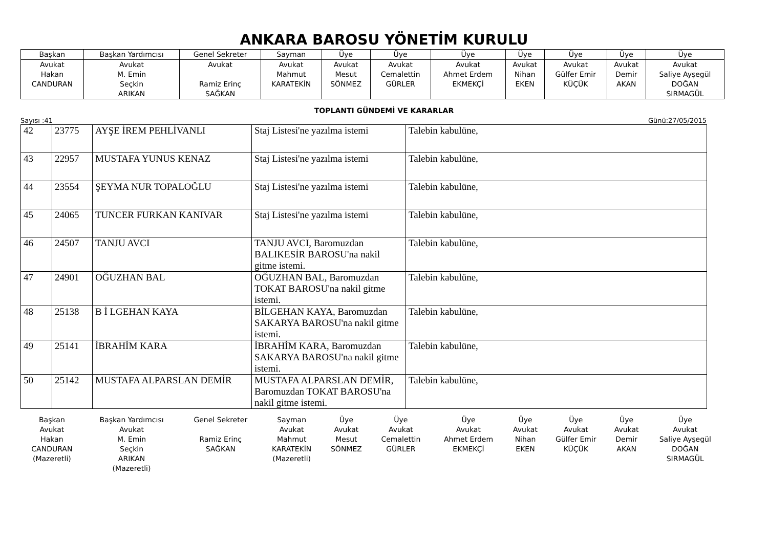ANKARA BAROSU YÖNETİM KURULU
| Başkan | Başkan Yardımcısı | Genel Sekreter | Sayman | Üye | Üye | Üye | Üye | Üye | Üye | Üye |
| Avukat Hakan CANDURAN | Avukat M. Emin Seçkin ARIKAN | Avukat Ramiz Erinç SAĞKAN | Avukat Mahmut KARATEKİN | Avukat Mesut SÖNMEZ | Avukat Cemalettin GÜRLER | Avukat Ahmet Erdem EKMEKÇİ | Avukat Nihan EKEN | Avukat Gülfer Emir KÜÇÜK | Avukat Demir AKAN | Avukat Saliye Ayşegül DOĞAN SIRMAGÜL |
TOPLANTI GÜNDEMİ VE KARARLAR
Sayısı :41 Günü:27/05/2015
| 42 | 23775 | AYŞE İREM PEHLİVANLI | Staj Listesi'ne yazılma istemi | Talebin kabulüne, |
| 43 | 22957 | MUSTAFA YUNUS KENAZ | Staj Listesi'ne yazılma istemi | Talebin kabulüne, |
| 44 | 23554 | ŞEYMA NUR TOPALOĞLU | Staj Listesi'ne yazılma istemi | Talebin kabulüne, |
| 45 | 24065 | TUNCER FURKAN KANIVAR | Staj Listesi'ne yazılma istemi | Talebin kabulüne, |
| 46 | 24507 | TANJU AVCI | TANJU AVCI, Baromuzdan BALIKESİR BAROSU'na nakil gitme istemi. | Talebin kabulüne, |
| 47 | 24901 | OĞUZHAN BAL | OĞUZHAN BAL, Baromuzdan TOKAT BAROSU'na nakil gitme istemi. | Talebin kabulüne, |
| 48 | 25138 | B İ LGEHAN KAYA | BİLGEHAN KAYA, Baromuzdan SAKARYA BAROSU'na nakil gitme istemi. | Talebin kabulüne, |
| 49 | 25141 | İBRAHİM KARA | İBRAHİM KARA, Baromuzdan SAKARYA BAROSU'na nakil gitme istemi. | Talebin kabulüne, |
| 50 | 25142 | MUSTAFA ALPARSLAN DEMİR | MUSTAFA ALPARSLAN DEMİR, Baromuzdan TOKAT BAROSU'na nakil gitme istemi. | Talebin kabulüne, |
| Başkan | Başkan Yardımcısı | Genel Sekreter | Sayman | Üye | Üye | Üye | Üye | Üye | Üye | Üye |
| Avukat Hakan CANDURAN (Mazeretli) | Avukat M. Emin Seçkin ARIKAN (Mazeretli) | Ramiz Erinç SAĞKAN | Avukat Mahmut KARATEKİN (Mazeretli) | Avukat Mesut SÖNMEZ | Avukat Cemalettin GÜRLER | Avukat Ahmet Erdem EKMEKÇİ | Avukat Nihan EKEN | Avukat Gülfer Emir KÜÇÜK | Avukat Demir AKAN | Avukat Saliye Ayşegül DOĞAN SIRMAGÜL |